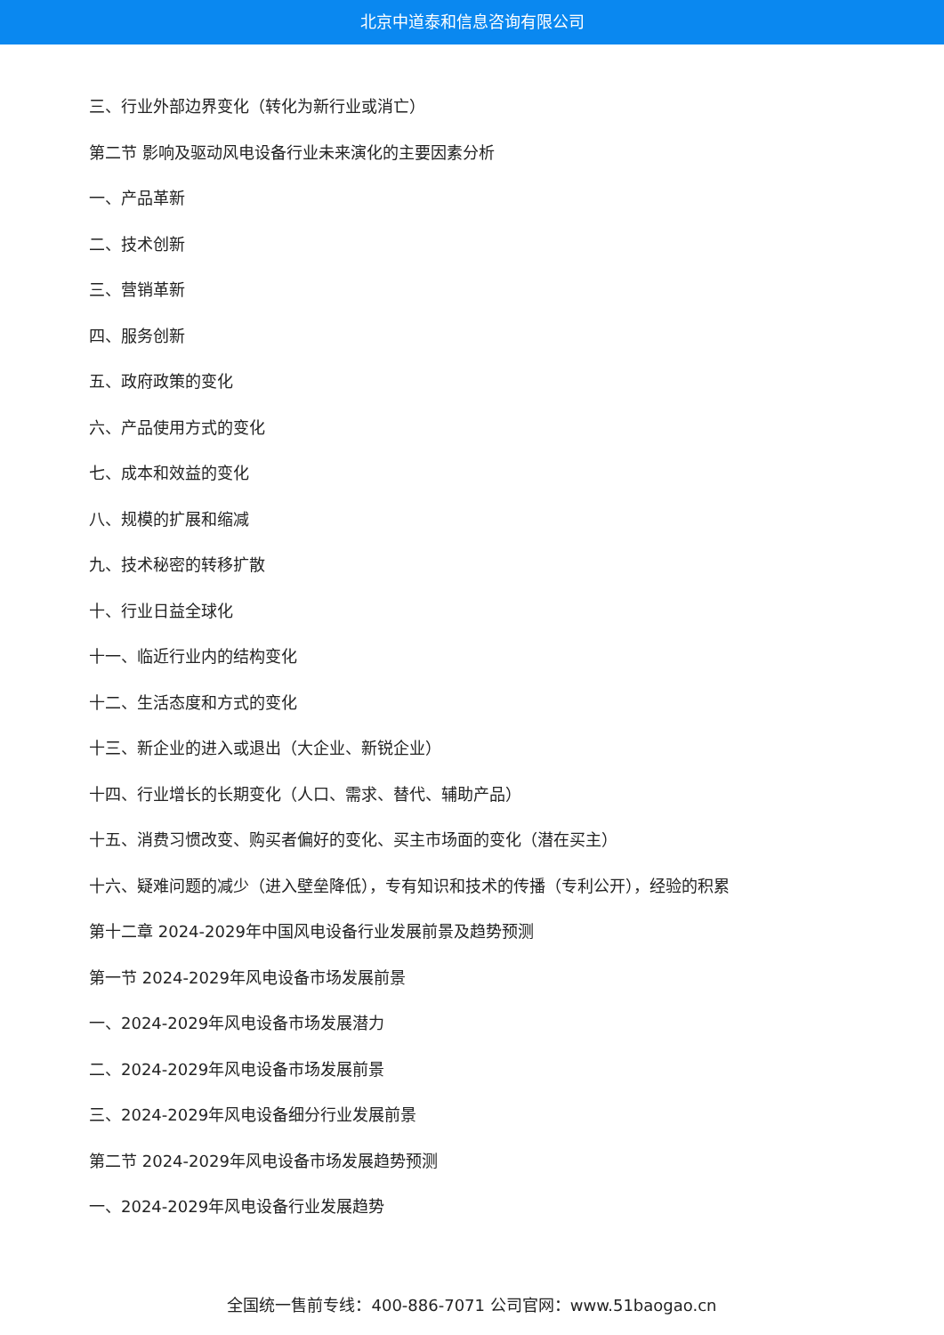北京中道泰和信息咨询有限公司
三、行业外部边界变化（转化为新行业或消亡）
第二节 影响及驱动风电设备行业未来演化的主要因素分析
一、产品革新
二、技术创新
三、营销革新
四、服务创新
五、政府政策的变化
六、产品使用方式的变化
七、成本和效益的变化
八、规模的扩展和缩减
九、技术秘密的转移扩散
十、行业日益全球化
十一、临近行业内的结构变化
十二、生活态度和方式的变化
十三、新企业的进入或退出（大企业、新锐企业）
十四、行业增长的长期变化（人口、需求、替代、辅助产品）
十五、消费习惯改变、购买者偏好的变化、买主市场面的变化（潜在买主）
十六、疑难问题的减少（进入壁垒降低），专有知识和技术的传播（专利公开），经验的积累
第十二章 2024-2029年中国风电设备行业发展前景及趋势预测
第一节 2024-2029年风电设备市场发展前景
一、2024-2029年风电设备市场发展潜力
二、2024-2029年风电设备市场发展前景
三、2024-2029年风电设备细分行业发展前景
第二节 2024-2029年风电设备市场发展趋势预测
一、2024-2029年风电设备行业发展趋势
全国统一售前专线：400-886-7071 公司官网：www.51baogao.cn